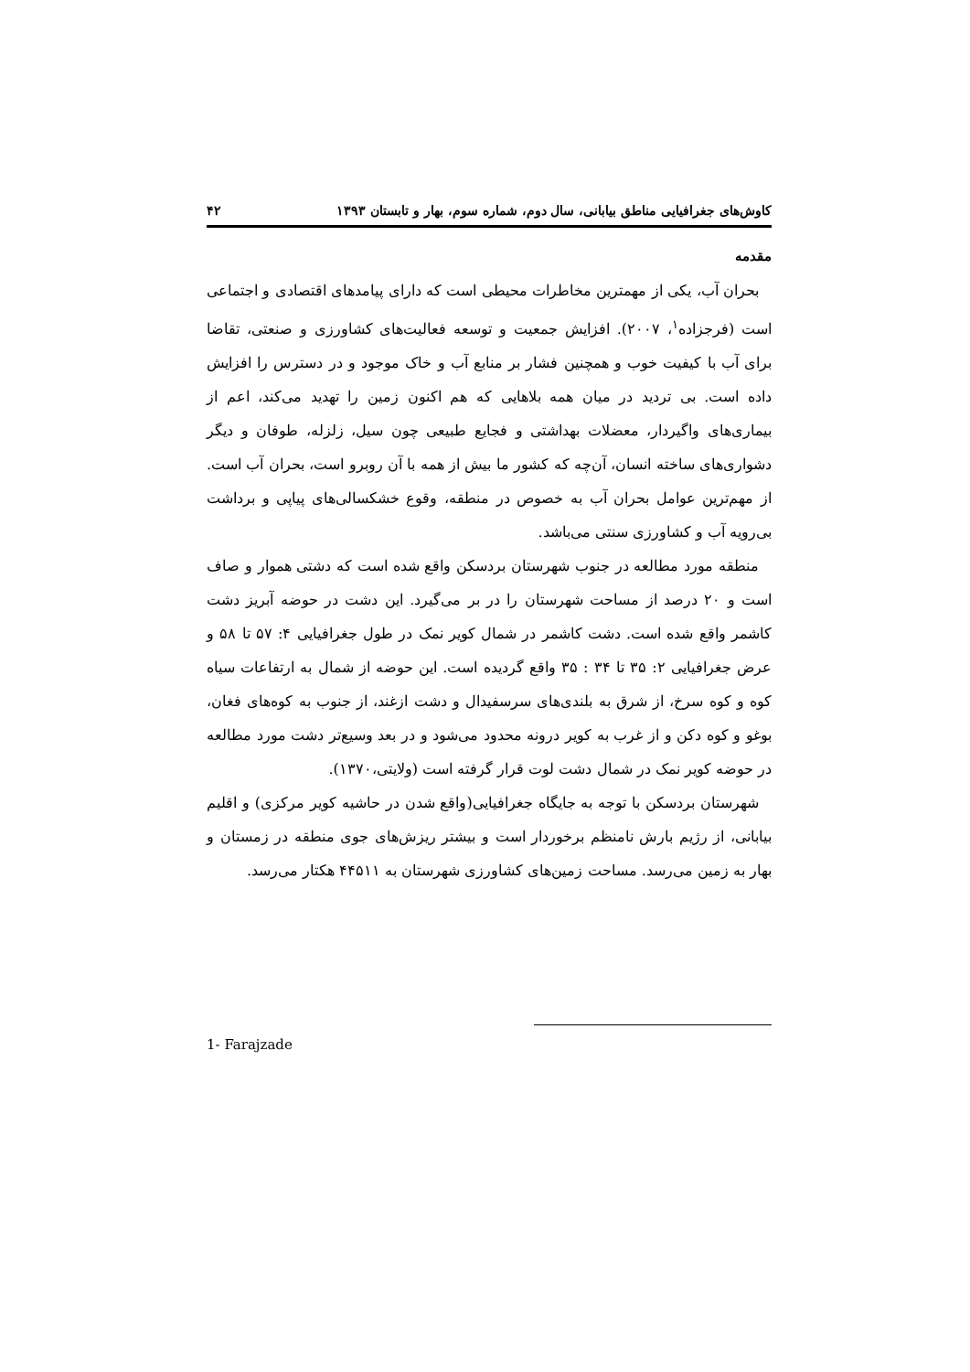کاوش‌های جغرافیایی مناطق بیابانی، سال دوم، شماره سوم، بهار و تابستان ۱۳۹۳ ۴۲
مقدمه
بحران آب، یکی از مهمترین مخاطرات محیطی است که دارای پیامدهای اقتصادی و اجتماعی است (فرجزاده<sup>۱</sup>، ۲۰۰۷). افزایش جمعیت و توسعه فعالیت‌های کشاورزی و صنعتی، تقاضا برای آب با کیفیت خوب و همچنین فشار بر منابع آب و خاک موجود و در دسترس را افزایش داده است. بی تردید در میان همه بلاهایی که هم اکنون زمین را تهدید می‌کند، اعم از بیماری‌های واگیردار، معضلات بهداشتی و فجایع طبیعی چون سیل، زلزله، طوفان و دیگر دشواری‌های ساخته انسان، آن‌چه که کشور ما بیش از همه با آن روبرو است، بحران آب است. از مهم‌ترین عوامل بحران آب به خصوص در منطقه، وقوع خشکسالی‌های پیاپی و برداشت بی‌رویه آب و کشاورزی سنتی می‌باشد.
منطقه مورد مطالعه در جنوب شهرستان بردسکن واقع شده است که دشتی هموار و صاف است و ۲۰ درصد از مساحت شهرستان را در بر می‌گیرد. این دشت در حوضه آبریز دشت کاشمر واقع شده است. دشت کاشمر در شمال کویر نمک در طول جغرافیایی ۴: ۵۷ تا ۵۸ و عرض جغرافیایی ۲: ۳۵ تا ۳۴ : ۳۵ واقع گردیده است. این حوضه از شمال به ارتفاعات سیاه کوه و کوه سرخ، از شرق به بلندی‌های سرسفیدال و دشت ازغند، از جنوب به کوه‌های فغان، بوغو و کوه دکن و از غرب به کویر درونه محدود می‌شود و در بعد وسیع‌تر دشت مورد مطالعه در حوضه کویر نمک در شمال دشت لوت قرار گرفته است (ولایتی،۱۳۷۰).
شهرستان بردسکن با توجه به جایگاه جغرافیایی(واقع شدن در حاشیه کویر مرکزی) و اقلیم بیابانی، از رژیم بارش نامنظم برخوردار است و بیشتر ریزش‌های جوی منطقه در زمستان و بهار به زمین می‌رسد. مساحت زمین‌های کشاورزی شهرستان به ۴۴۵۱۱ هکتار می‌رسد.
1- Farajzade